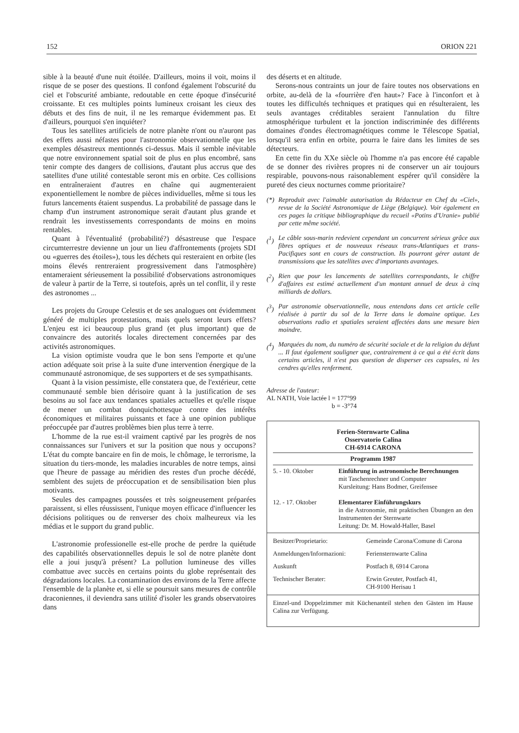152 ORION 221
sible à la beauté d'une nuit étoilée. D'ailleurs, moins il voit, moins il risque de se poser des questions. Il confond également l'obscurité du ciel et l'obscurité ambiante, redoutable en cette époque d'insécurité croissante. Et ces multiples points lumineux croisant les cieux des débuts et des fins de nuit, il ne les remarque évidemment pas. Et d'ailleurs, pourquoi s'en inquiéter?
Tous les satellites artificiels de notre planète n'ont ou n'auront pas des effets aussi néfastes pour l'astronomie observationnelle que les exemples désastreux mentionnés ci-dessus. Mais il semble inévitable que notre environnement spatial soit de plus en plus encombré, sans tenir compte des dangers de collisions, d'autant plus accrus que des satellites d'une utilité contestable seront mis en orbite. Ces collisions en entraîneraient d'autres en chaîne qui augmenteraient exponentiellement le nombre de pièces individuelles, même si tous les futurs lancements étaient suspendus. La probabilité de passage dans le champ d'un instrument astronomique serait d'autant plus grande et rendrait les investissements correspondants de moins en moins rentables.
Quant à l'éventualité (probabilité?) désastreuse que l'espace circumterrestre devienne un jour un lieu d'affrontements (projets SDI ou «guerres des étoiles»), tous les déchets qui resteraient en orbite (les moins élevés rentreraient progressivement dans l'atmosphère) entameraient sérieusement la possibilité d'observations astronomiques de valeur à partir de la Terre, si toutefois, après un tel conflit, il y reste des astronomes ...
Les projets du Groupe Celestis et de ses analogues ont évidemment généré de multiples protestations, mais quels seront leurs effets? L'enjeu est ici beaucoup plus grand (et plus important) que de convaincre des autorités locales directement concernées par des activités astronomiques.
La vision optimiste voudra que le bon sens l'emporte et qu'une action adéquate soit prise à la suite d'une intervention énergique de la communauté astronomique, de ses supporters et de ses sympathisants.
Quant à la vision pessimiste, elle constatera que, de l'extérieur, cette communauté semble bien dérisoire quant à la justification de ses besoins au sol face aux tendances spatiales actuelles et qu'elle risque de mener un combat donquichottesque contre des intérêts économiques et militaires puissants et face à une opinion publique préoccupée par d'autres problèmes bien plus terre à terre.
L'homme de la rue est-il vraiment captivé par les progrès de nos connaissances sur l'univers et sur la position que nous y occupons? L'état du compte bancaire en fin de mois, le chômage, le terrorisme, la situation du tiers-monde, les maladies incurables de notre temps, ainsi que l'heure de passage au méridien des restes d'un proche décédé, semblent des sujets de préoccupation et de sensibilisation bien plus motivants.
Seules des campagnes poussées et très soigneusement préparées paraissent, si elles réussissent, l'unique moyen efficace d'influencer les décisions politiques ou de renverser des choix malheureux via les médias et le support du grand public.
L'astronomie professionelle est-elle proche de perdre la quiétude des capabilités observationnelles depuis le sol de notre planète dont elle a joui jusqu'à présent? La pollution lumineuse des villes combattue avec succès en certains points du globe représentait des dégradations locales. La contamination des environs de la Terre affecte l'ensemble de la planète et, si elle se poursuit sans mesures de contrôle draconiennes, il deviendra sans utilité d'isoler les grands observatoires dans
des déserts et en altitude.
Serons-nous contraints un jour de faire toutes nos observations en orbite, au-delà de la «fourrière d'en haut»? Face à l'inconfort et à toutes les difficultés techniques et pratiques qui en résulteraient, les seuls avantages créditables seraient l'annulation du filtre atmosphérique turbulent et la jonction indiscriminée des différents domaines d'ondes électromagnétiques comme le Télescope Spatial, lorsqu'il sera enfin en orbite, pourra le faire dans les limites de ses détecteurs.
En cette fin du XXe siècle où l'homme n'a pas encore été capable de se donner des rivières propres ni de conserver un air toujours respirable, pouvons-nous raisonablement espérer qu'il considère la pureté des cieux nocturnes comme prioritaire?
(*) Reproduit avec l'aimable autorisation du Rédacteur en Chef du «Ciel», revue de la Société Astronomique de Liège (Belgique). Voir également en ces pages la critique bibliographique du recueil «Potins d'Uranie» publié par cette même société.
(<sup>1</sup>) Le câble sous-marin redevient cependant un concurrent sérieux grâce aux fibres optiques et de nouveaux réseaux trans-Atlantiques et trans-Pacifiques sont en cours de construction. Ils pourront gérer autant de transmissions que les satellites avec d'importants avantages.
(<sup>2</sup>) Rien que pour les lancements de satellites correspondants, le chiffre d'affaires est estimé actuellement d'un montant annuel de deux à cinq milliards de dollars.
(<sup>3</sup>) Par astronomie observationnelle, nous entendons dans cet article celle réalisée à partir du sol de la Terre dans le domaine optique. Les observations radio et spatiales seraient affectées dans une mesure bien moindre.
(<sup>4</sup>) Marquées du nom, du numéro de sécurité sociale et de la religion du défunt ... Il faut également souligner que, contrairement à ce qui a été écrit dans certains articles, il n'est pas question de disperser ces capsules, ni les cendres qu'elles renferment.
Adresse de l'auteur:
AL NATH, Voie lactée l = 177°99
b = -3°74
Ferien-Sternwarte Calina
Osservatorio Calina
CH-6914 CARONA
Programm 1987
| 5. - 10. Oktober | Einführung in astronomische Berechnungen mit Taschenrechner und Computer Kursleitung: Hans Bodmer, Greifensee |
| 12. - 17. Oktober | Elementarer Einführungskurs in die Astronomie, mit praktischen Übungen an den Instrumenten der Sternwarte Leitung: Dr. M. Howald-Haller, Basel |
| Besitzer/Proprietario: | Gemeinde Carona/Comune di Carona |
| Anmeldungen/Informazioni: | Feriensternwarte Calina |
| Auskunft | Postfach 8, 6914 Carona |
| Technischer Berater: | Erwin Greuter, Postfach 41, CH-9100 Herisau 1 |
Einzel-und Doppelzimmer mit Küchenanteil stehen den Gästen im Hause Calina zur Verfügung.